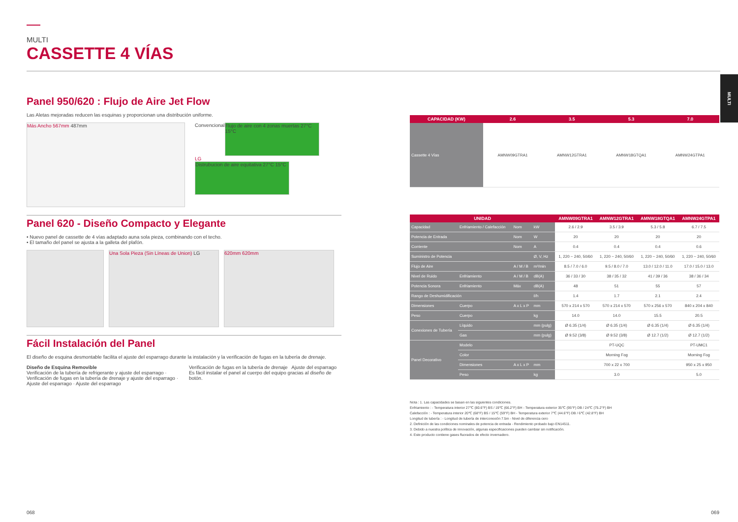MULTI
CASSETTE 4 VÍAS
MULTI
Panel 950/620 : Flujo de Aire Jet Flow
Las Aletas mejoradas reducen las esquinas y proporcionan una distribución uniforme.
Más Ancho 567mm 487mm
Convencional
Flujo de aire con 4 zonas muertas 27°C 15°C
LG
Distrubucion de aire equitativa 27°C 15°C
Panel 620 - Diseño Compacto y Elegante
• Nuevo panel de cassette de 4 vías adaptado auna sola pieza, combinando con el techo.
• El tamaño del panel se ajusta a la galleta del plafón.
Una Sola Pieza (Sin Líneas de Union) LG
620mm 620mm
Fácil Instalación del Panel
El diseño de esquina desmontable facilita el ajuste del esparrago durante la instalación y la verificación de fugas en la tubería de drenaje.
Diseño de Esquina Removible
Verificación de la tubería de refrigerante y ajuste del esparrago · Verificación de fugas en la tubería de drenaje y ajuste del esparrago · Ajuste del esparrago · Ajuste del esparrago
Verificación de fugas en la tubería de drenaje Ajuste del esparrago
Es fácil instalar el panel al cuerpo del equipo gracias al diseño de botón.
| CAPACIDAD (KW) | 2.6 | 3.5 | 5.3 | 7.0 |
| --- | --- | --- | --- | --- |
| Cassette 4 Vías | AMNW09GTRA1 | AMNW12GTRA1 | AMNW18GTQA1 | AMNW24GTPA1 |
| UNIDAD | | | | AMNW09GTRA1 | AMNW12GTRA1 | AMNW18GTQA1 | AMNW24GTPA1 |
| --- | --- | --- | --- | --- | --- | --- | --- |
| Capacidad | Enfriamiento / Calefacción | Nom | kW | 2.6 / 2.9 | 3.5 / 3.9 | 5.3 / 5.8 | 6.7 / 7.5 |
| Potencia de Entrada | | Nom | W | 20 | 20 | 20 | 20 |
| Corriente | | Nom | A | 0.4 | 0.4 | 0.4 | 0.6 |
| Suministro de Potencia | | | Ø, V, Hz | 1, 220 ~ 240, 50/60 | 1, 220 ~ 240, 50/60 | 1, 220 ~ 240, 50/60 | 1, 220 ~ 240, 50/60 |
| Flujo de Aire | | A / M / B | m³/min | 8.5 / 7.0 / 6.0 | 9.5 / 8.0 / 7.0 | 13.0 / 12.0 / 11.0 | 17.0 / 15.0 / 13.0 |
| Nivel de Ruido | Enfriamiento | A / M / B | dB(A) | 36 / 33 / 30 | 38 / 35 / 32 | 41 / 39 / 36 | 38 / 36 / 34 |
| Potencia Sonora | Enfriamiento | Máx | dB(A) | 48 | 51 | 55 | 57 |
| Rango de Deshumidificación | | | ℓ/h | 1.4 | 1.7 | 2.1 | 2.4 |
| Dimensiones | Cuerpo | A x L x P | mm | 570 x 214 x 570 | 570 x 214 x 570 | 570 x 256 x 570 | 840 x 204 x 840 |
| Peso | Cuerpo | | kg | 14.0 | 14.0 | 15.5 | 20.5 |
| Conexiones de Tubería | Líquido | | mm (pulg) | Ø 6.35 (1/4) | Ø 6.35 (1/4) | Ø 6.35 (1/4) | Ø 6.35 (1/4) |
| | Gas | | mm (pulg) | Ø 9.52 (3/8) | Ø 9.52 (3/8) | Ø 12.7 (1/2) | Ø 12.7 (1/2) |
| Panel Decorativo | Modelo | | | PT-UQC | | | PT-UMC1 |
| | Color | | | Morning Fog | | | Morning Fog |
| | Dimensiones | A x L x P | mm | 700 x 22 x 700 | | | 950 x 25 x 950 |
| | Peso | | kg | 3.0 | | | 5.0 |
Nota : 1. Las capacidades se basan en las siguientes condiciones.
Enfriamiento : - Temperatura interior 27℃ (80.6°F) BS / 19℃ (66.2°F) BH - Temperatura exterior 35℃ (95°F) DB / 24℃ (75.2°F) BH
Calefacción : - Temperatura interior 20℃ (68°F) BS / 15℃ (59°F) BH - Temperatura exterior 7℃ (44.6°F) DB / 6℃ (42.8°F) BH
Longitud de tubería : - Longitud de tubería de interconexión 7.5m - Nivel de diferencia cero
2. Definición de las condiciones nominales de potencia de entrada - Rendimiento probado bajo EN14511.
3. Debido a nuestra política de innovación, algunas especificaciones pueden cambiar sin notificación.
4. Este producto contiene gases fluorados de efecto invernadero.
068 069